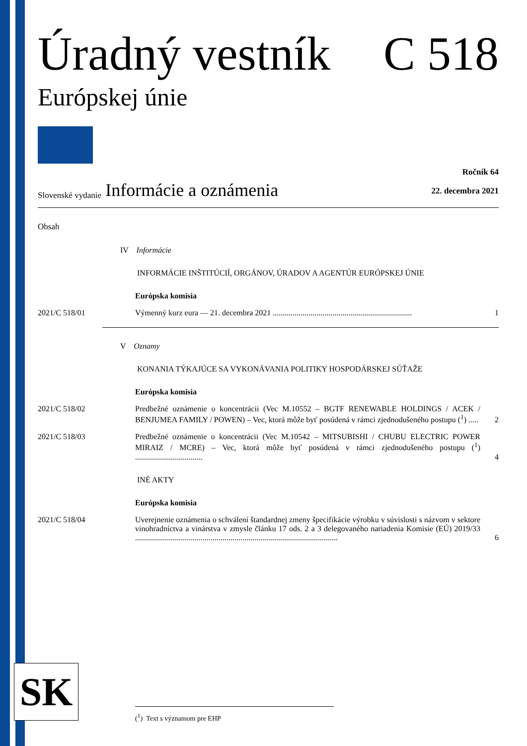Úradný vestník C 518
Európskej únie
Slovenské vydanie Informácie a oznámenia Ročník 64
22. decembra 2021
Obsah
IV Informácie
INFORMÁCIE INŠTITÚCIÍ, ORGÁNOV, ÚRADOV A AGENTÚR EURÓPSKEJ ÚNIE
Európska komisia
2021/C 518/01 Výmenný kurz eura — 21. decembra 2021 ...................................................................... 1
V Oznamy
KONANIA TÝKAJÚCE SA VYKONÁVANIA POLITIKY HOSPODÁRSKEJ SÚŤAŽE
Európska komisia
2021/C 518/02 Predbežné oznámenie o koncentrácii (Vec M.10552 – BGTF RENEWABLE HOLDINGS / ACEK / BENJUMEA FAMILY / POWEN) – Vec, ktorá môže byť posúdená v rámci zjednodušeného postupu (<sup>1</sup>) ..... 2
2021/C 518/03 Predbežné oznámenie o koncentrácii (Vec M.10542 – MITSUBISHI / CHUBU ELECTRIC POWER MIRAIZ / MCRE) – Vec, ktorá môže byť posúdená v rámci zjednodušeného postupu (<sup>1</sup>) .................................. 4
INÉ AKTY
Európska komisia
2021/C 518/04 Uverejnenie oznámenia o schválení štandardnej zmeny špecifikácie výrobku v súvislosti s názvom v sektore vinohradníctva a vinárstva v zmysle článku 17 ods. 2 a 3 delegovaného nariadenia Komisie (EÚ) 2019/33 ...................................................................................................... 6
SK (<sup>1</sup>) Text s významom pre EHP